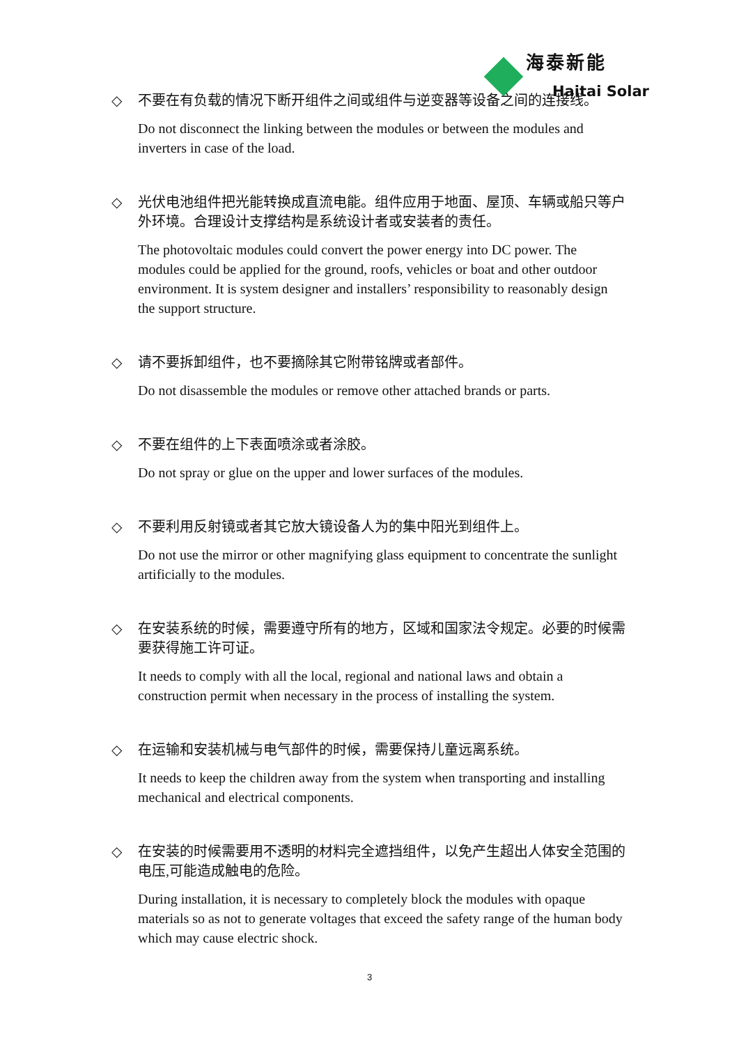海泰新能
Haitai Solar
◇ 不要在有负载的情况下断开组件之间或组件与逆变器等设备之间的连接线。
Do not disconnect the linking between the modules or between the modules and inverters in case of the load.
◇ 光伏电池组件把光能转换成直流电能。组件应用于地面、屋顶、车辆或船只等户外环境。合理设计支撑结构是系统设计者或安装者的责任。
The photovoltaic modules could convert the power energy into DC power. The modules could be applied for the ground, roofs, vehicles or boat and other outdoor environment. It is system designer and installers’ responsibility to reasonably design the support structure.
◇ 请不要拆卸组件，也不要摘除其它附带铭牌或者部件。
Do not disassemble the modules or remove other attached brands or parts.
◇ 不要在组件的上下表面喷涂或者涂胶。
Do not spray or glue on the upper and lower surfaces of the modules.
◇ 不要利用反射镜或者其它放大镜设备人为的集中阳光到组件上。
Do not use the mirror or other magnifying glass equipment to concentrate the sunlight artificially to the modules.
◇ 在安装系统的时候，需要遵守所有的地方，区域和国家法令规定。必要的时候需要获得施工许可证。
It needs to comply with all the local, regional and national laws and obtain a construction permit when necessary in the process of installing the system.
◇ 在运输和安装机械与电气部件的时候，需要保持儿童远离系统。
It needs to keep the children away from the system when transporting and installing mechanical and electrical components.
◇ 在安装的时候需要用不透明的材料完全遮挡组件，以免产生超出人体安全范围的电压,可能造成触电的危险。
During installation, it is necessary to completely block the modules with opaque materials so as not to generate voltages that exceed the safety range of the human body which may cause electric shock.
3